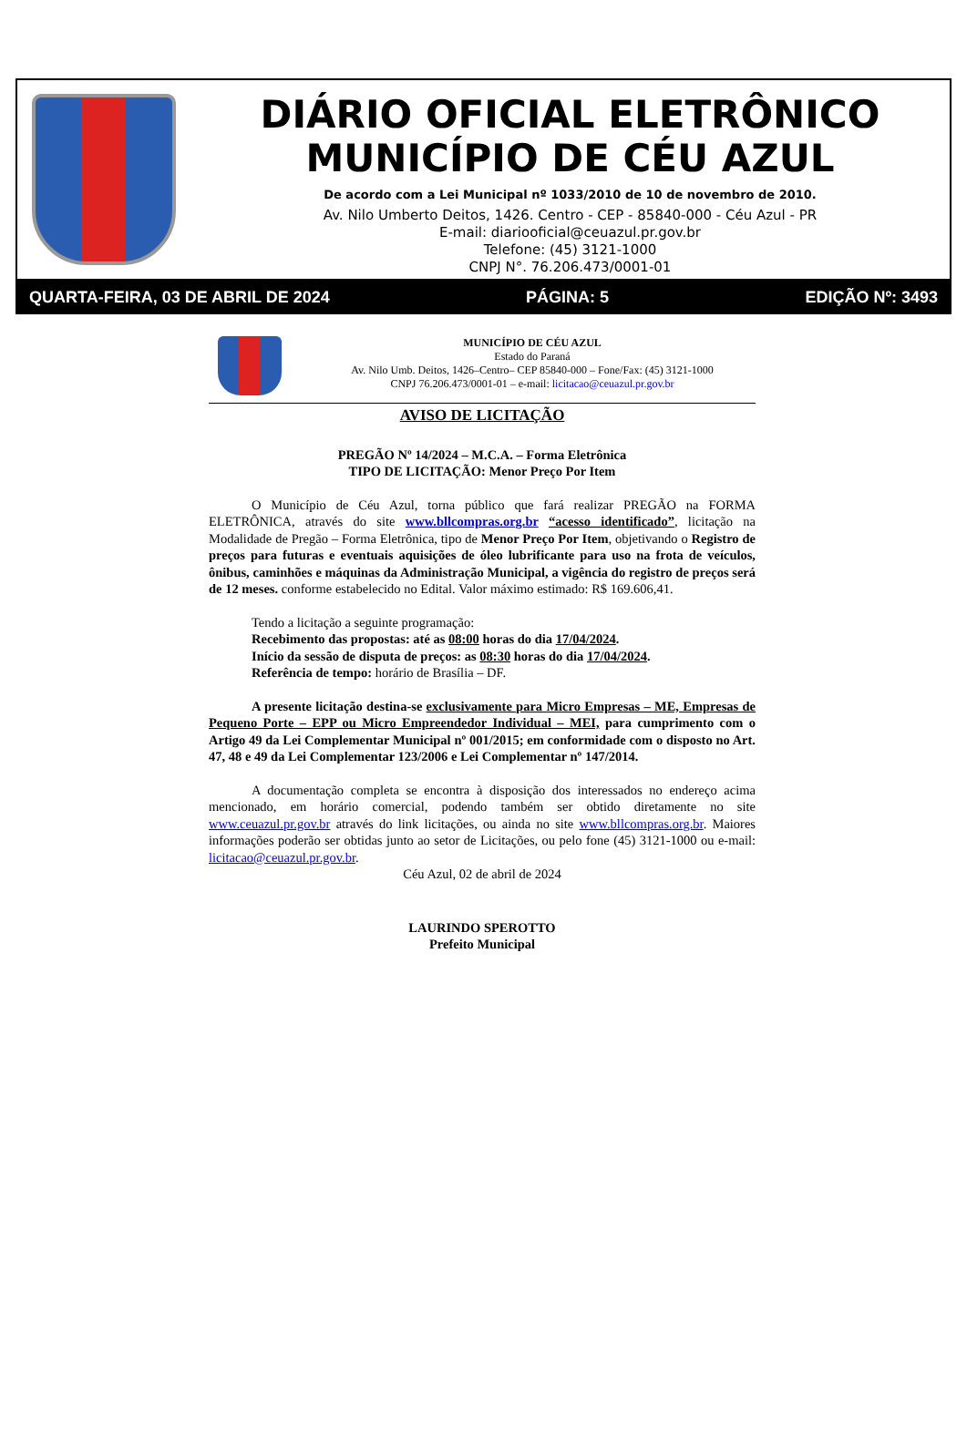DIÁRIO OFICIAL ELETRÔNICO
MUNICÍPIO DE CÉU AZUL
De acordo com a Lei Municipal nº 1033/2010 de 10 de novembro de 2010.
Av. Nilo Umberto Deitos, 1426. Centro - CEP - 85840-000 - Céu Azul - PR
E-mail: diariooficial@ceuazul.pr.gov.br
Telefone: (45) 3121-1000
CNPJ N°. 76.206.473/0001-01
QUARTA-FEIRA, 03 DE ABRIL DE 2024 PÁGINA: 5 EDIÇÃO Nº: 3493
MUNICÍPIO DE CÉU AZUL
Estado do Paraná
Av. Nilo Umb. Deitos, 1426–Centro– CEP 85840-000 – Fone/Fax: (45) 3121-1000
CNPJ 76.206.473/0001-01 – e-mail: licitacao@ceuazul.pr.gov.br
AVISO DE LICITAÇÃO
PREGÃO Nº 14/2024 – M.C.A. – Forma Eletrônica
TIPO DE LICITAÇÃO: Menor Preço Por Item
O Município de Céu Azul, torna público que fará realizar PREGÃO na FORMA ELETRÔNICA, através do site www.bllcompras.org.br “acesso identificado”, licitação na Modalidade de Pregão – Forma Eletrônica, tipo de Menor Preço Por Item, objetivando o Registro de preços para futuras e eventuais aquisições de óleo lubrificante para uso na frota de veículos, ônibus, caminhões e máquinas da Administração Municipal, a vigência do registro de preços será de 12 meses. conforme estabelecido no Edital. Valor máximo estimado: R$ 169.606,41.
Tendo a licitação a seguinte programação:
Recebimento das propostas: até as 08:00 horas do dia 17/04/2024.
Início da sessão de disputa de preços: as 08:30 horas do dia 17/04/2024.
Referência de tempo: horário de Brasília – DF.
A presente licitação destina-se exclusivamente para Micro Empresas – ME, Empresas de Pequeno Porte – EPP ou Micro Empreendedor Individual – MEI, para cumprimento com o Artigo 49 da Lei Complementar Municipal nº 001/2015; em conformidade com o disposto no Art. 47, 48 e 49 da Lei Complementar 123/2006 e Lei Complementar nº 147/2014.
A documentação completa se encontra à disposição dos interessados no endereço acima mencionado, em horário comercial, podendo também ser obtido diretamente no site www.ceuazul.pr.gov.br através do link licitações, ou ainda no site www.bllcompras.org.br. Maiores informações poderão ser obtidas junto ao setor de Licitações, ou pelo fone (45) 3121-1000 ou e-mail: licitacao@ceuazul.pr.gov.br.
Céu Azul, 02 de abril de 2024
LAURINDO SPEROTTO
Prefeito Municipal